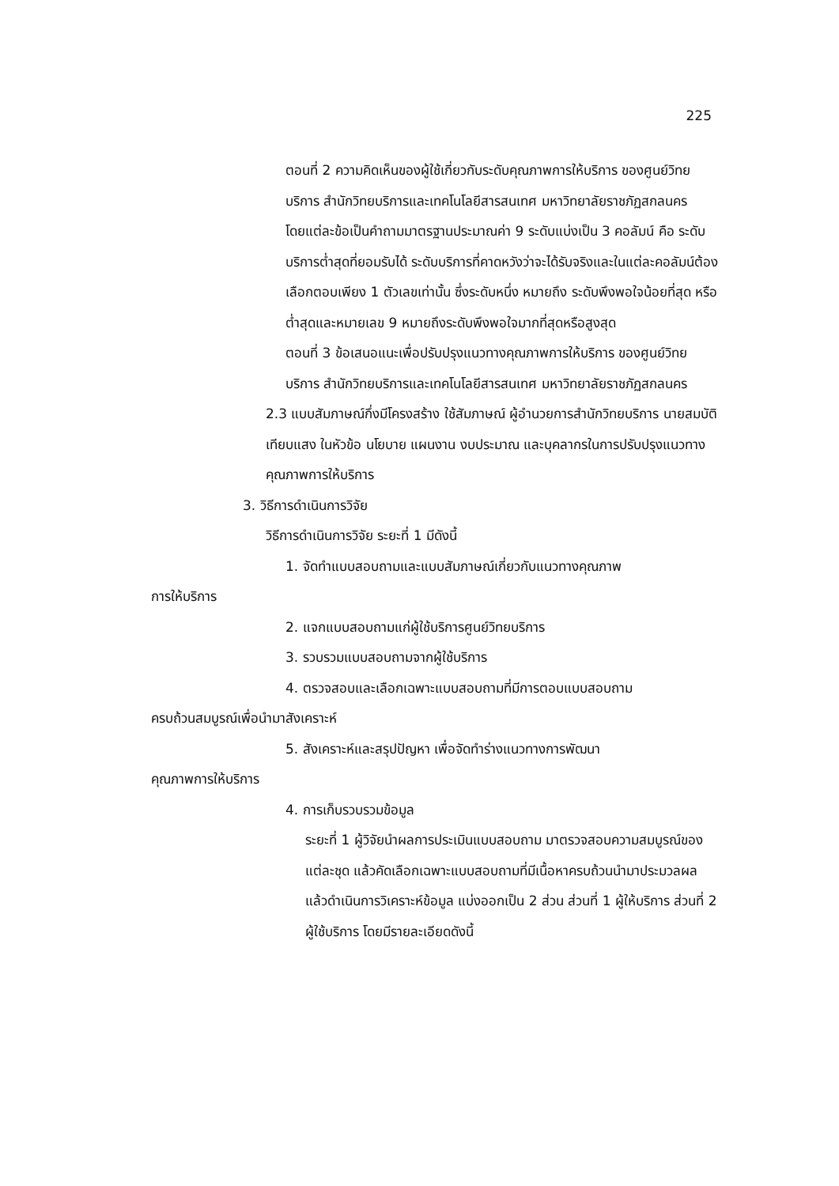225
ตอนที่ 2 ความคิดเห็นของผู้ใช้เกี่ยวกับระดับคุณภาพการให้บริการ ของศูนย์วิทยบริการ สำนักวิทยบริการและเทคโนโลยีสารสนเทศ มหาวิทยาลัยราชภัฏสกลนคร
โดยแต่ละข้อเป็นคำถามมาตรฐานประมาณค่า 9 ระดับแบ่งเป็น 3 คอลัมน์ คือ ระดับบริการต่ำสุดที่ยอมรับได้ ระดับบริการที่คาดหวังว่าจะได้รับจริงและในแต่ละคอลัมน์ต้องเลือกตอบเพียง 1 ตัวเลขเท่านั้น ซึ่งระดับหนึ่ง หมายถึง ระดับพึงพอใจน้อยที่สุด หรือต่ำสุดและหมายเลข 9 หมายถึงระดับพึงพอใจมากที่สุดหรือสูงสุด
ตอนที่ 3 ข้อเสนอแนะเพื่อปรับปรุงแนวทางคุณภาพการให้บริการ ของศูนย์วิทยบริการ สำนักวิทยบริการและเทคโนโลยีสารสนเทศ มหาวิทยาลัยราชภัฏสกลนคร
2.3 แบบสัมภาษณ์กึ่งมีโครงสร้าง ใช้สัมภาษณ์ ผู้อำนวยการสำนักวิทยบริการ นายสมบัติ เทียบแสง ในหัวข้อ นโยบาย แผนงาน งบประมาณ และบุคลากรในการปรับปรุงแนวทางคุณภาพการให้บริการ
3. วิธีการดำเนินการวิจัย
วิธีการดำเนินการวิจัย ระยะที่ 1 มีดังนี้
1. จัดทำแบบสอบถามและแบบสัมภาษณ์เกี่ยวกับแนวทางคุณภาพ
การให้บริการ
2. แจกแบบสอบถามแก่ผู้ใช้บริการศูนย์วิทยบริการ
3. รวบรวมแบบสอบถามจากผู้ใช้บริการ
4. ตรวจสอบและเลือกเฉพาะแบบสอบถามที่มีการตอบแบบสอบถาม
ครบถ้วนสมบูรณ์เพื่อนำมาสังเคราะห์
5. สังเคราะห์และสรุปปัญหา เพื่อจัดทำร่างแนวทางการพัฒนา
คุณภาพการให้บริการ
4. การเก็บรวบรวมข้อมูล
ระยะที่ 1 ผู้วิจัยนำผลการประเมินแบบสอบถาม มาตรวจสอบความสมบูรณ์ของแต่ละชุด แล้วคัดเลือกเฉพาะแบบสอบถามที่มีเนื้อหาครบถ้วนนำมาประมวลผล แล้วดำเนินการวิเคราะห์ข้อมูล แบ่งออกเป็น 2 ส่วน ส่วนที่ 1 ผู้ให้บริการ ส่วนที่ 2 ผู้ใช้บริการ โดยมีรายละเอียดดังนี้